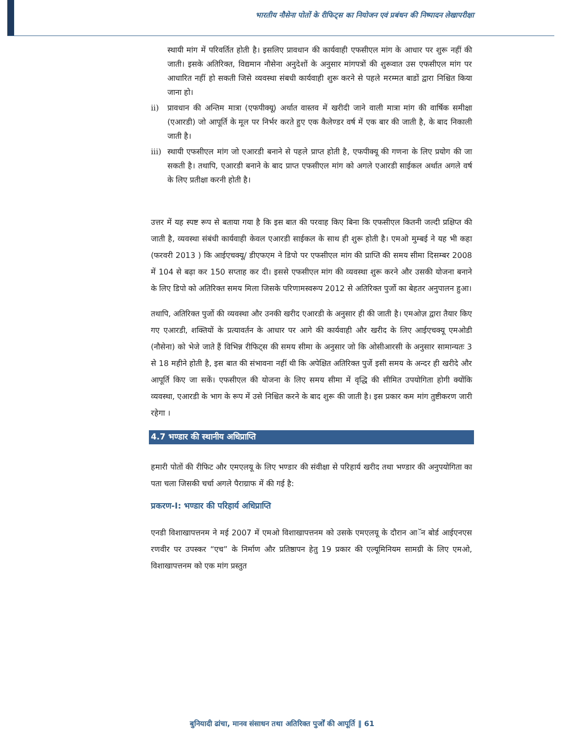भारतीय नौसेना पोतों के रीफिट्स का नियोजन एवं प्रबंधन की निष्पादन लेखापरीक्षा
स्थायी मांग में परिवर्तित होती है। इसलिए प्रावधान की कार्यवाही एफसीएल मांग के आधार पर शुरू नहीं की जाती। इसके अतिरिक्त, विद्यमान नौसेना अनुदेशों के अनुसार मांगपत्रों की शुरूवात उस एफसीएल मांग पर आधारित नहीं हो सकती जिसे व्यवस्था संबधी कार्यवाही शुरू करने से पहले मरम्मत बाडों द्वारा निश्चित किया जाना हो।
ii) प्रावधान की अन्तिम मात्रा (एफपीक्यू) अर्थात वास्तव में खरीदी जाने वाली मात्रा मांग की वार्षिक समीक्षा (एआरडी) जो आपूर्ति के मूल पर निर्भर करते हुए एक कैलेण्डर वर्ष में एक बार की जाती है, के बाद निकाली जाती है।
iii) स्थायी एफसीएल मांग जो एआरडी बनाने से पहले प्राप्त होती है, एफपीक्यू की गणना के लिए प्रयोग की जा सकती है। तथापि, एआरडी बनाने के बाद प्राप्त एफसीएल मांग को अगले एआरडी साईकल अर्थात अगले वर्ष के लिए प्रतीक्षा करनी होती है।
उत्तर में यह स्पष्ट रूप से बताया गया है कि इस बात की परवाह किए बिना कि एफसीएल कितनी जल्दी प्रक्षिप्त की जाती है, व्यवस्था संबंधी कार्यवाही केवल एआरडी साईकल के साथ ही शुरू होती है। एमओ मुम्बई ने यह भी कहा (फरवरी 2013 ) कि आईएचक्यू/ डीएफएम ने डिपो पर एफसीएल मांग की प्राप्ति की समय सीमा दिसम्बर 2008 में 104 से बढ़ा कर 150 सप्ताह कर दी। इससे एफसीएल मांग की व्यवस्था शुरू करने और उसकी योजना बनाने के लिए डिपो को अतिरिक्त समय मिला जिसके परिणामस्वरूप 2012 से अतिरिक्त पुर्जो का बेहतर अनुपालन हुआ।
तथापि, अतिरिक्त पुर्जो की व्यवस्था और उनकी खरीद एआरडी के अनुसार ही की जाती है। एमओज़ द्वारा तैयार किए गए एआरडी, शक्तियों के प्रत्यावर्तन के आधार पर आगे की कार्यवाही और खरीद के लिए आईएचक्यू एमओडी (नौसेना) को भेजे जाते हैं विभिन्न रीफिट्स की समय सीमा के अनुसार जो कि ओसीआरसी के अनुसार सामान्यतः 3 से 18 महीने होती है, इस बात की संभावना नहीं थी कि अपेक्षित अतिरिक्त पुर्जे इसी समय के अन्दर ही खरीदे और आपूर्ति किए जा सकें। एफसीएल की योजना के लिए समय सीमा में वृद्धि की सीमित उपयोगिता होगी क्योंकि व्यवस्था, एआरडी के भाग के रूप में उसे निश्चित करने के बाद शुरू की जाती है। इस प्रकार कम मांग तुष्टीकरण जारी रहेगा ।
4.7 भण्डार की स्थानीय अधिप्राप्ति
हमारी पोतों की रीफिट और एमएलयू के लिए भण्डार की संवीक्षा से परिहार्य खरीद तथा भण्डार की अनुपयोगिता का पता चला जिसकी चर्चा अगले पैराग्राफ में की गई है:
प्रकरण-I: भण्डार की परिहार्य अधिप्राप्ति
एनडी विशाखापत्तनम ने मई 2007 में एमओ विशाखापत्तनम को उसके एमएलयू के दौरान आॅन बोर्ड आईएनएस रणवीर पर उपस्कर “एच” के निर्माण और प्रतिष्ठापन हेतु 19 प्रकार की एल्यूमिनियम सामग्री के लिए एमओ, विशाखापत्तनम को एक मांग प्रस्तुत
बुनियादी ढांचा, मानव संसाधन तथा अतिरिक्त पुर्जों की आपूर्ति ‖ 61